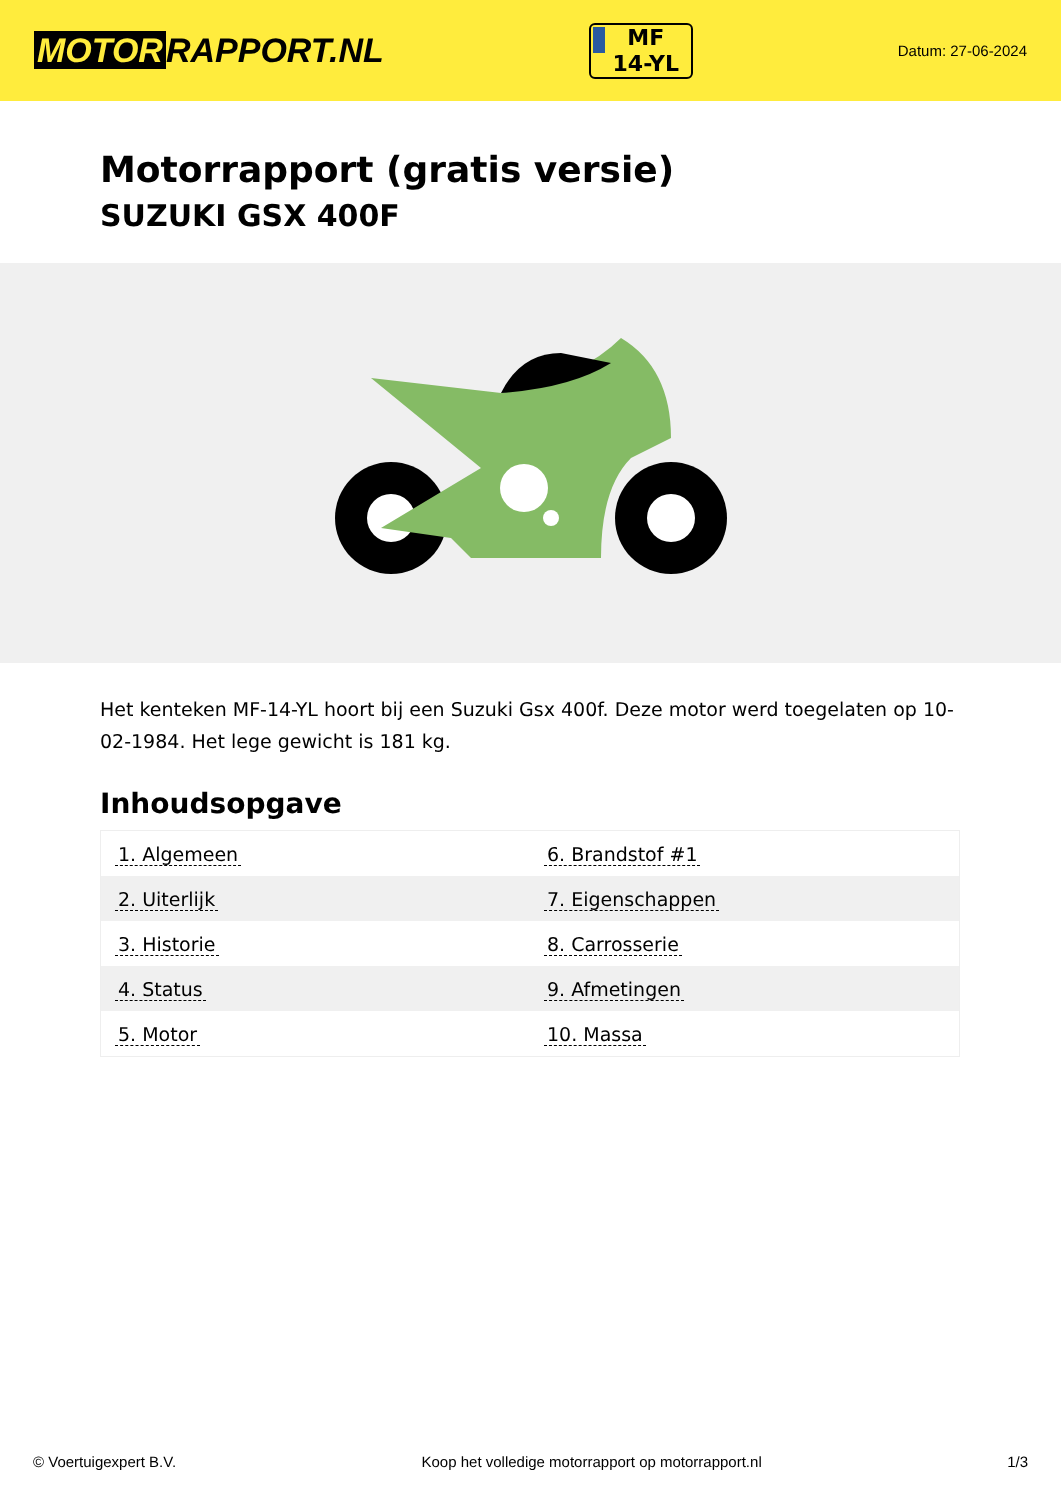MOTOR RAPPORT.NL
MF
14-YL
Datum: 27-06-2024
Motorrapport (gratis versie)
SUZUKI GSX 400F
Het kenteken MF-14-YL hoort bij een Suzuki Gsx 400f. Deze motor werd toegelaten op 10-02-1984. Het lege gewicht is 181 kg.
Inhoudsopgave
| 1. Algemeen | 6. Brandstof #1 |
| 2. Uiterlijk | 7. Eigenschappen |
| 3. Historie | 8. Carrosserie |
| 4. Status | 9. Afmetingen |
| 5. Motor | 10. Massa |
© Voertuigexpert B.V. Koop het volledige motorrapport op motorrapport.nl 1/3